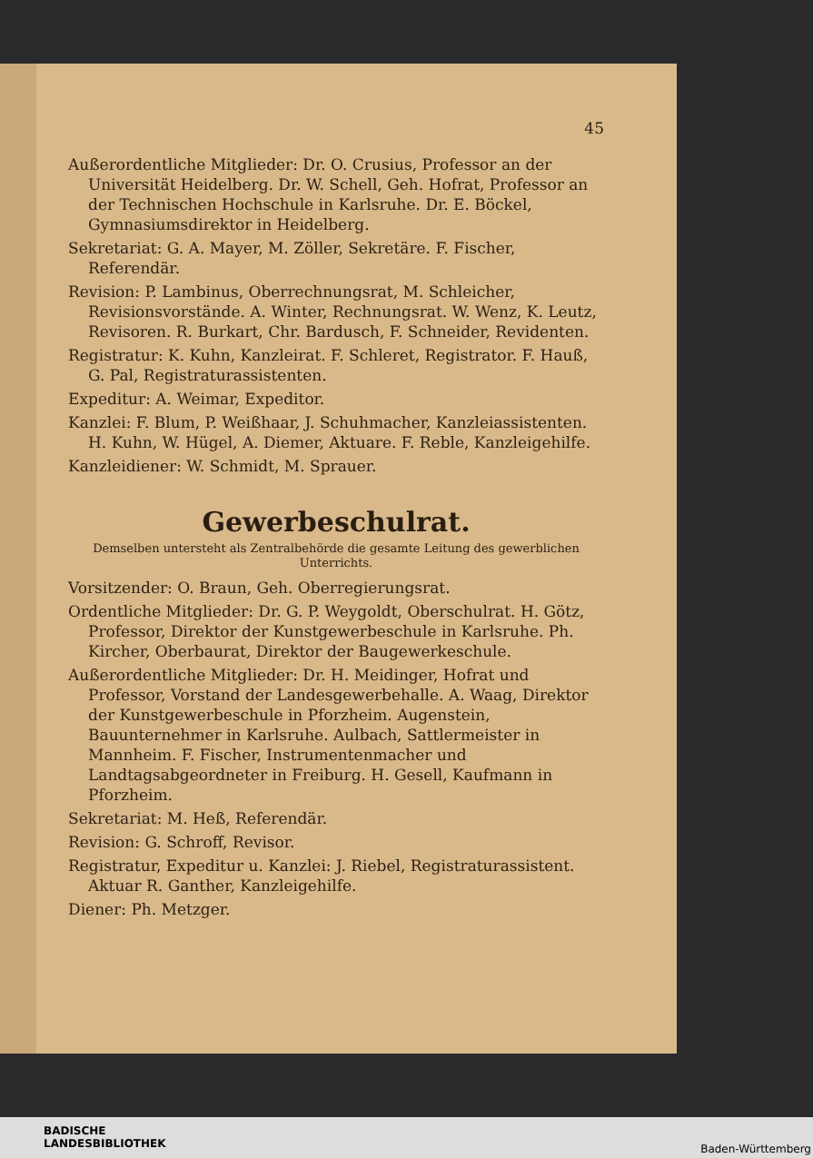45
Außerordentliche Mitglieder: Dr. O. Crusius, Professor an der Universität Heidelberg. Dr. W. Schell, Geh. Hofrat, Professor an der Technischen Hochschule in Karlsruhe. Dr. E. Böckel, Gymnasiumsdirektor in Heidelberg.
Sekretariat: G. A. Mayer, M. Zöller, Sekretäre. F. Fischer, Referendär.
Revision: P. Lambinus, Oberrechnungsrat, M. Schleicher, Revisionsvorstände. A. Winter, Rechnungsrat. W. Wenz, K. Leutz, Revisoren. R. Burkart, Chr. Bardusch, F. Schneider, Revidenten.
Registratur: K. Kuhn, Kanzleirat. F. Schleret, Registrator. F. Hauß, G. Pal, Registraturassistenten.
Expeditur: A. Weimar, Expeditor.
Kanzlei: F. Blum, P. Weißhaar, J. Schuhmacher, Kanzleiassistenten. H. Kuhn, W. Hügel, A. Diemer, Aktuare. F. Reble, Kanzleigehilfe.
Kanzleidiener: W. Schmidt, M. Sprauer.
Gewerbeschulrat.
Demselben untersteht als Zentralbehörde die gesamte Leitung des gewerblichen Unterrichts.
Vorsitzender: O. Braun, Geh. Oberregierungsrat.
Ordentliche Mitglieder: Dr. G. P. Weygoldt, Oberschulrat. H. Götz, Professor, Direktor der Kunstgewerbeschule in Karlsruhe. Ph. Kircher, Oberbaurat, Direktor der Baugewerkeschule.
Außerordentliche Mitglieder: Dr. H. Meidinger, Hofrat und Professor, Vorstand der Landesgewerbehalle. A. Waag, Direktor der Kunstgewerbeschule in Pforzheim. Augenstein, Bauunternehmer in Karlsruhe. Aulbach, Sattlermeister in Mannheim. F. Fischer, Instrumentenmacher und Landtagsabgeordneter in Freiburg. H. Gesell, Kaufmann in Pforzheim.
Sekretariat: M. Heß, Referendär.
Revision: G. Schroff, Revisor.
Registratur, Expeditur u. Kanzlei: J. Riebel, Registraturassistent. Aktuar R. Ganther, Kanzleigehilfe.
Diener: Ph. Metzger.
BADISCHE
LANDESBIBLIOTHEK
Baden-Württemberg